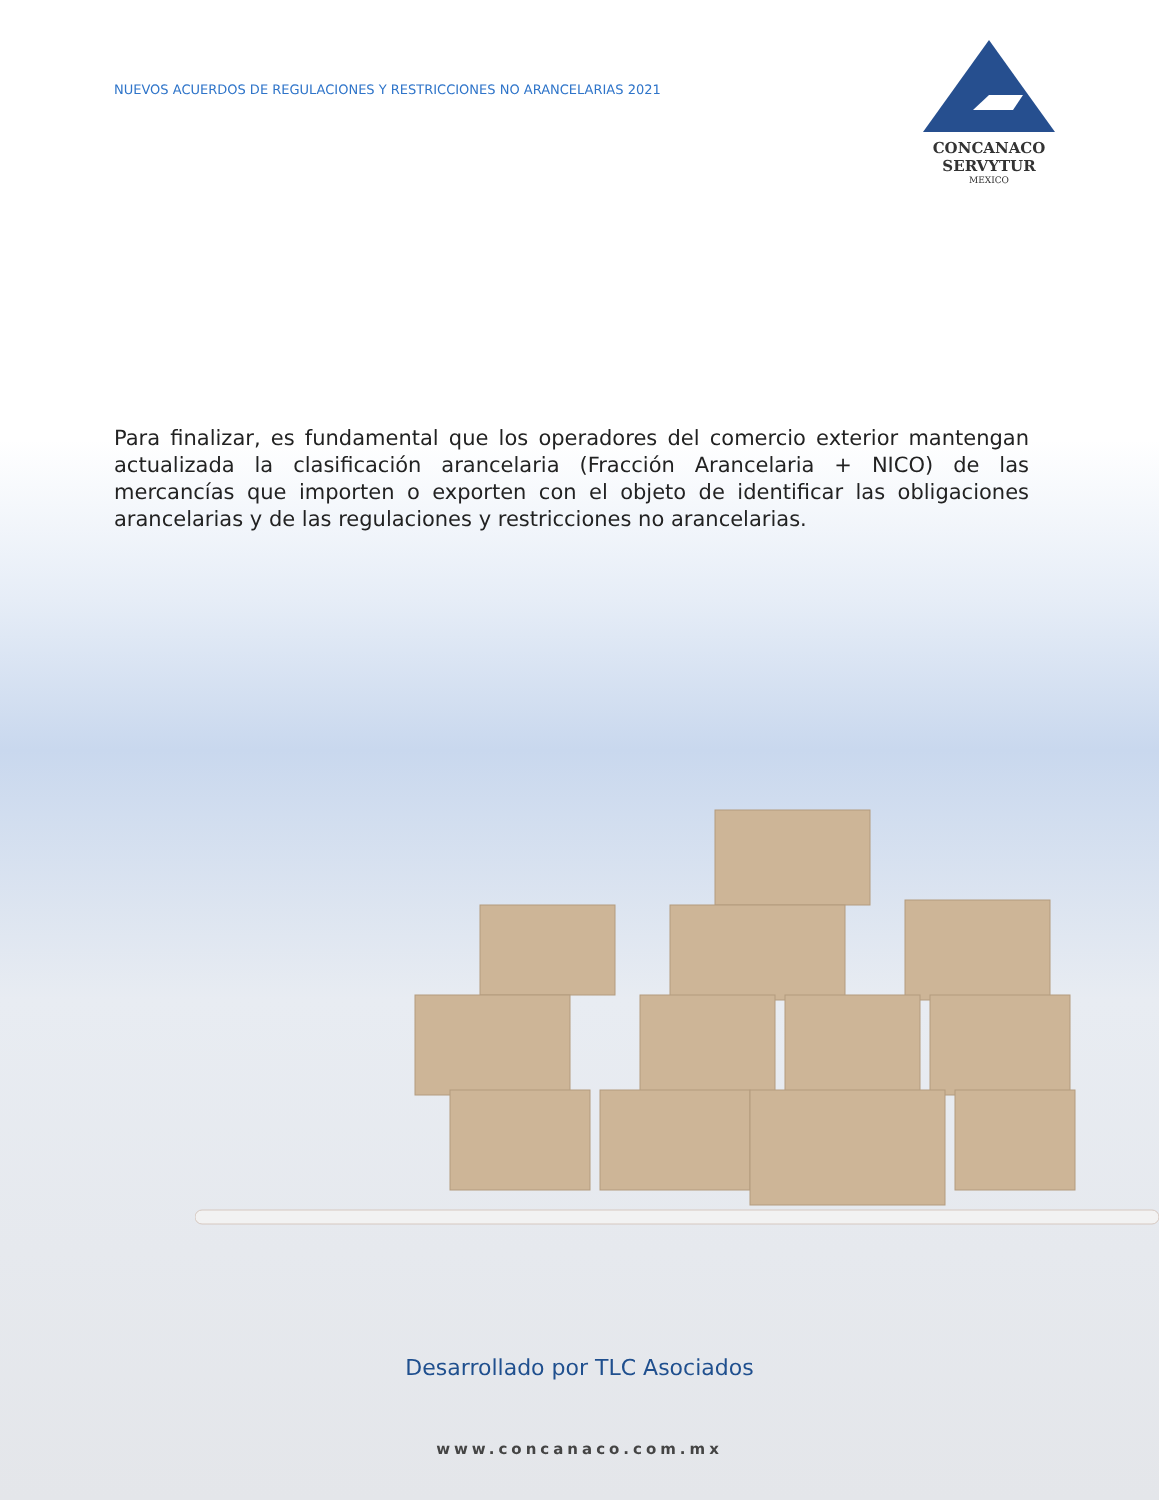NUEVOS ACUERDOS DE REGULACIONES Y RESTRICCIONES NO ARANCELARIAS 2021
CONCANACO
SERVYTUR
MEXICO
Para finalizar, es fundamental que los operadores del comercio exterior mantengan actualizada la clasificación arancelaria (Fracción Arancelaria + NICO) de las mercancías que importen o exporten con el objeto de identificar las obligaciones arancelarias y de las regulaciones y restricciones no arancelarias.
Desarrollado por TLC Asociados
www.concanaco.com.mx